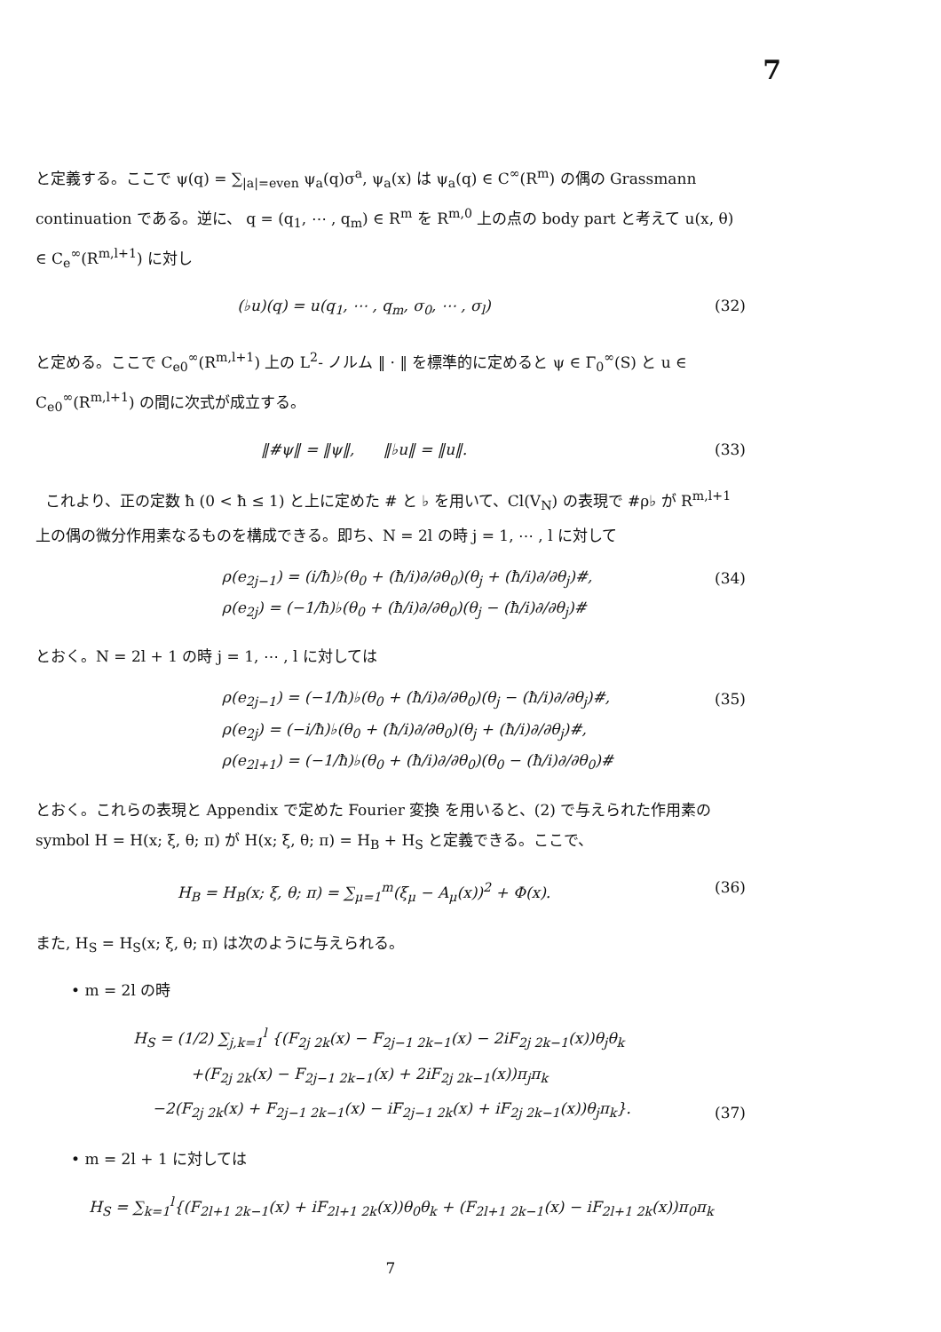7
と定義する。ここで ψ(q) = ∑<sub>|a|=even</sub> ψ<sub>a</sub>(q)σ<sup>a</sup>, ψ<sub>a</sub>(x) は ψ<sub>a</sub>(q) ∈ C<sup>∞</sup>(R<sup>m</sup>) の偶の Grassmann continuation である。逆に、 q = (q<sub>1</sub>, ⋯ , q<sub>m</sub>) ∈ R<sup>m</sup> を R<sup>m,0</sup> 上の点の body part と考えて u(x, θ) ∈ C<sub>e</sub><sup>∞</sup>(R<sup>m,l+1</sup>) に対し
(♭u)(q) = u(q<sub>1</sub>, ⋯ , q<sub>m</sub>, σ<sub>0</sub>, ⋯ , σ<sub>l</sub>)
(32)
と定める。ここで C<sub>e0</sub><sup>∞</sup>(R<sup>m,l+1</sup>) 上の L<sup>2</sup>- ノルム ‖ · ‖ を標準的に定めると ψ ∈ Γ<sub>0</sub><sup>∞</sup>(S) と u ∈ C<sub>e0</sub><sup>∞</sup>(R<sup>m,l+1</sup>) の間に次式が成立する。
‖#ψ‖ = ‖ψ‖, ‖♭u‖ = ‖u‖. (33)
これより、正の定数 ħ (0 < ħ ≤ 1) と上に定めた # と ♭ を用いて、Cl(V<sub>N</sub>) の表現で #ρ♭ が R<sup>m,l+1</sup> 上の偶の微分作用素なるものを構成できる。即ち、N = 2l の時 j = 1, ⋯ , l に対して
ρ(e<sub>2j−1</sub>) = (i/ħ)♭(θ<sub>0</sub> + (ħ/i)∂/∂θ<sub>0</sub>)(θ<sub>j</sub> + (ħ/i)∂/∂θ<sub>j</sub>)#,
ρ(e<sub>2j</sub>) = (−1/ħ)♭(θ<sub>0</sub> + (ħ/i)∂/∂θ<sub>0</sub>)(θ<sub>j</sub> − (ħ/i)∂/∂θ<sub>j</sub>)#
(34)
とおく。N = 2l + 1 の時 j = 1, ⋯ , l に対しては
ρ(e<sub>2j−1</sub>) = (−1/ħ)♭(θ<sub>0</sub> + (ħ/i)∂/∂θ<sub>0</sub>)(θ<sub>j</sub> − (ħ/i)∂/∂θ<sub>j</sub>)#,
ρ(e<sub>2j</sub>) = (−i/ħ)♭(θ<sub>0</sub> + (ħ/i)∂/∂θ<sub>0</sub>)(θ<sub>j</sub> + (ħ/i)∂/∂θ<sub>j</sub>)#,
ρ(e<sub>2l+1</sub>) = (−1/ħ)♭(θ<sub>0</sub> + (ħ/i)∂/∂θ<sub>0</sub>)(θ<sub>0</sub> − (ħ/i)∂/∂θ<sub>0</sub>)#
(35)
とおく。これらの表現と Appendix で定めた Fourier 変換 を用いると、(2) で与えられた作用素の symbol H = H(x; ξ, θ; π) が H(x; ξ, θ; π) = H<sub>B</sub> + H<sub>S</sub> と定義できる。ここで、
H<sub>B</sub> = H<sub>B</sub>(x; ξ, θ; π) = ∑<sub>μ=1</sub><sup>m</sup>(ξ<sub>μ</sub> − A<sub>μ</sub>(x))<sup>2</sup> + Φ(x).
(36)
また, H<sub>S</sub> = H<sub>S</sub>(x; ξ, θ; π) は次のように与えられる。
• m = 2l の時
H<sub>S</sub> = (1/2) ∑<sub>j,k=1</sub><sup>l</sup> {(F<sub>2j 2k</sub>(x) − F<sub>2j−1 2k−1</sub>(x) − 2iF<sub>2j 2k−1</sub>(x))θ<sub>j</sub>θ<sub>k</sub>
+(F<sub>2j 2k</sub>(x) − F<sub>2j−1 2k−1</sub>(x) + 2iF<sub>2j 2k−1</sub>(x))π<sub>j</sub>π<sub>k</sub>
−2(F<sub>2j 2k</sub>(x) + F<sub>2j−1 2k−1</sub>(x) − iF<sub>2j−1 2k</sub>(x) + iF<sub>2j 2k−1</sub>(x))θ<sub>j</sub>π<sub>k</sub>}.
(37)
• m = 2l + 1 に対しては
H<sub>S</sub> = ∑<sub>k=1</sub><sup>l</sup>{(F<sub>2l+1 2k−1</sub>(x) + iF<sub>2l+1 2k</sub>(x))θ<sub>0</sub>θ<sub>k</sub> + (F<sub>2l+1 2k−1</sub>(x) − iF<sub>2l+1 2k</sub>(x))π<sub>0</sub>π<sub>k</sub>
7